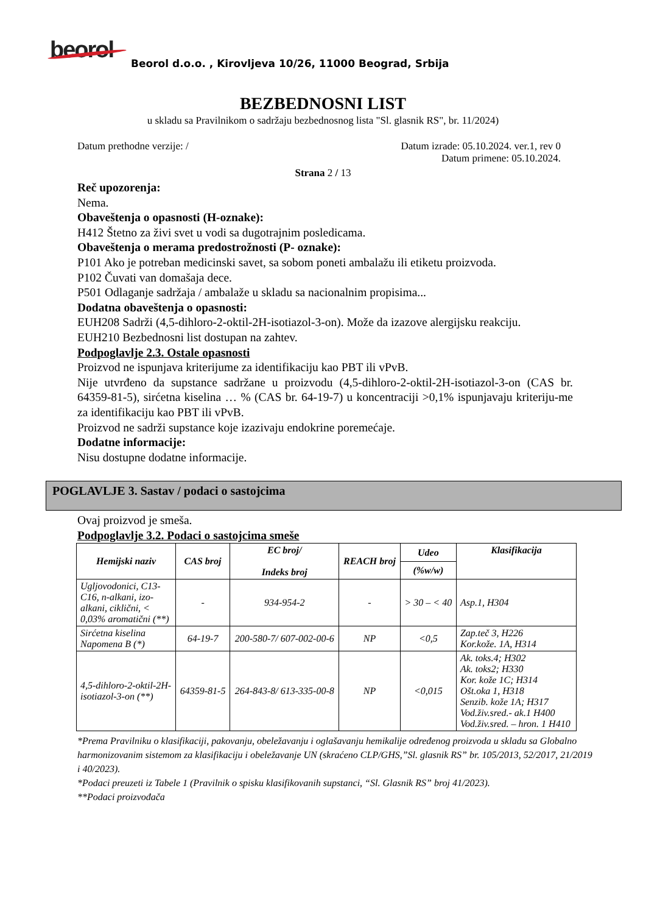beorol
Beorol d.o.o. , Kirovljeva 10/26, 11000 Beograd, Srbija
BEZBEDNOSNI LIST
u skladu sa Pravilnikom o sadržaju bezbednosnog lista "Sl. glasnik RS", br. 11/2024)
Datum prethodne verzije: / Datum izrade: 05.10.2024. ver.1, rev 0
Datum primene: 05.10.2024.
Strana 2 / 13
Reč upozorenja:
Nema.
Obaveštenja o opasnosti (H-oznake):
H412 Štetno za živi svet u vodi sa dugotrajnim posledicama.
Obaveštenja o merama predostrožnosti (P- oznake):
P101 Ako je potreban medicinski savet, sa sobom poneti ambalažu ili etiketu proizvoda.
P102 Čuvati van domašaja dece.
P501 Odlaganje sadržaja / ambalaže u skladu sa nacionalnim propisima...
Dodatna obaveštenja o opasnosti:
EUH208 Sadrži (4,5-dihloro-2-oktil-2H-isotiazol-3-on). Može da izazove alergijsku reakciju.
EUH210 Bezbednosni list dostupan na zahtev.
Podpoglavlje 2.3. Ostale opasnosti
Proizvod ne ispunjava kriterijume za identifikaciju kao PBT ili vPvB.
Nije utvrđeno da supstance sadržane u proizvodu (4,5-dihloro-2-oktil-2H-isotiazol-3-on (CAS br. 64359-81-5), sirćetna kiselina … % (CAS br. 64-19-7) u koncentraciji >0,1% ispunjavaju kriteriju-me za identifikaciju kao PBT ili vPvB.
Proizvod ne sadrži supstance koje izazivaju endokrine poremećaje.
Dodatne informacije:
Nisu dostupne dodatne informacije.
POGLAVLJE 3. Sastav / podaci o sastojcima
Ovaj proizvod je smeša.
Podpoglavlje 3.2. Podaci o sastojcima smeše
| Hemijski naziv | CAS broj | EC broj/ Indeks broj | REACH broj | Udeo | Klasifikacija |
| --- | --- | --- | --- | --- | --- |
| | | | | (%w/w) | |
| Ugljovodonici, C13-C16, n-alkani, izo-alkani, ciklični, < 0,03% aromatični (**) | - | 934-954-2 | - | > 30 – < 40 | Asp.1, H304 |
| Sirćetna kiselina Napomena B (*) | 64-19-7 | 200-580-7/ 607-002-00-6 | NP | <0,5 | Zap.teč 3, H226 Kor.kože. 1A, H314 |
| 4,5-dihloro-2-oktil-2H-isotiazol-3-on (**) | 64359-81-5 | 264-843-8/ 613-335-00-8 | NP | <0,015 | Ak. toks.4; H302 Ak. toks2; H330 Kor. kože 1C; H314 Ošt.oka 1, H318 Senzib. kože 1A; H317 Vod.živ.sred.- ak.1 H400 Vod.živ.sred. – hron. 1 H410 |
*Prema Pravilniku o klasifikaciji, pakovanju, obeležavanju i oglašavanju hemikalije određenog proizvoda u skladu sa Globalno harmonizovanim sistemom za klasifikaciju i obeležavanje UN (skraćeno CLP/GHS,”Sl. glasnik RS” br. 105/2013, 52/2017, 21/2019 i 40/2023).
*Podaci preuzeti iz Tabele 1 (Pravilnik o spisku klasifikovanih supstanci, “Sl. Glasnik RS” broj 41/2023).
**Podaci proizvođača